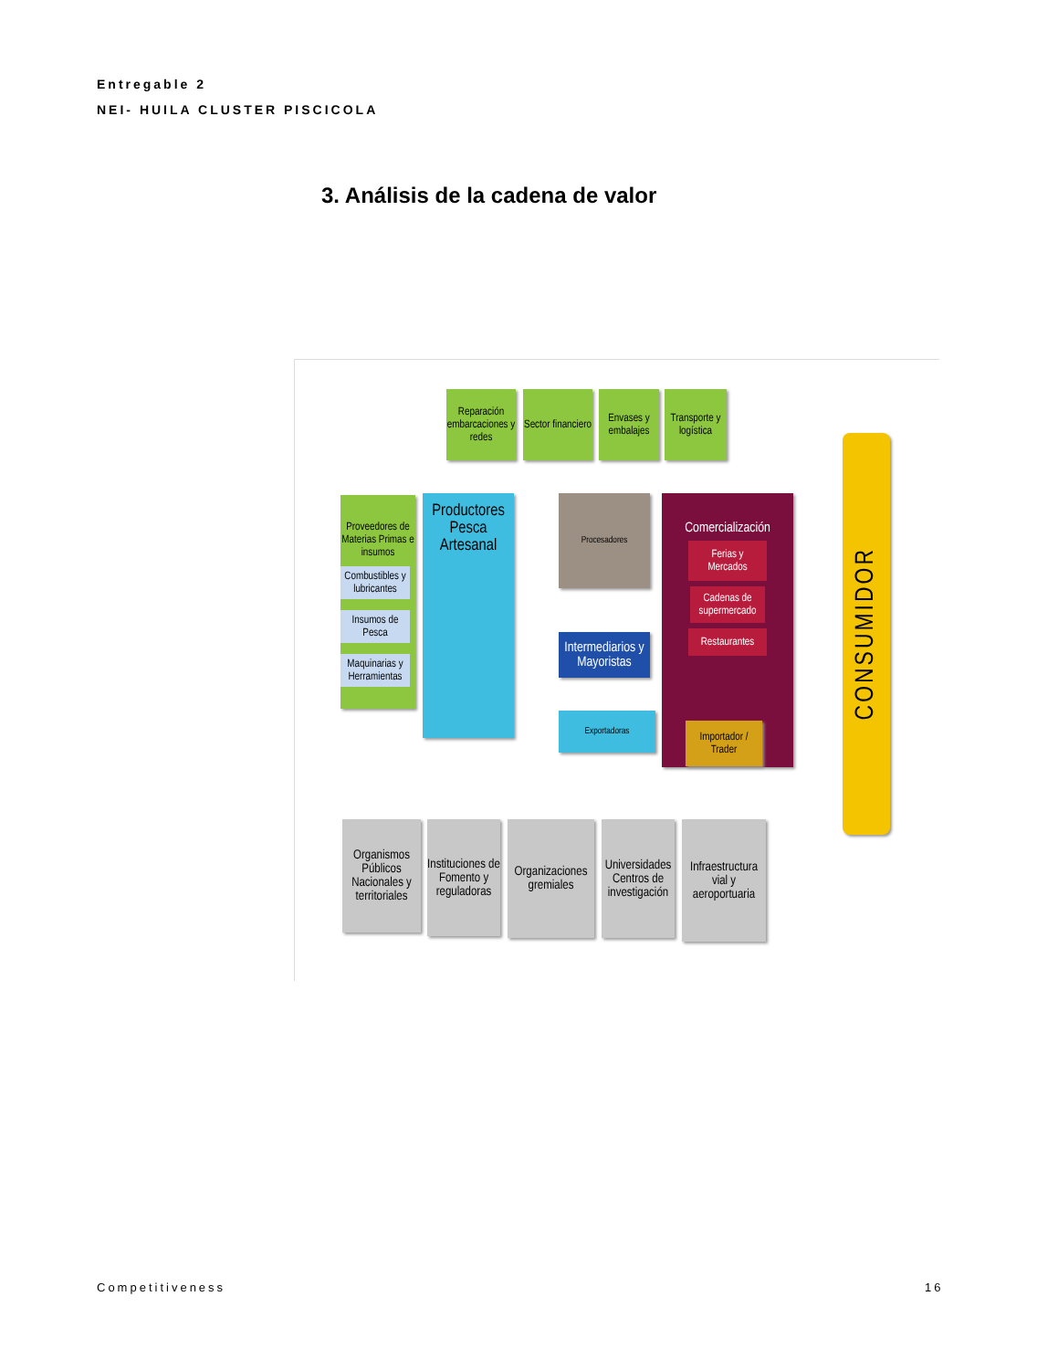Entregable 2
NEI- HUILA CLUSTER PISCICOLA
3. Análisis de la cadena de valor
Reparación embarcaciones y redes
Sector financiero
Envases y embalajes
Transporte y logística
Proveedores de Materias Primas e insumos
Combustibles y lubricantes
Insumos de Pesca
Maquinarias y Herramientas
Productores Pesca Artesanal
Procesadores
Intermediarios y Mayoristas
Exportadoras
Comercialización
Ferias y Mercados
Cadenas de supermercado
Restaurantes
Importador / Trader
CONSUMIDOR
Organismos Públicos Nacionales y territoriales
Instituciones de Fomento y reguladoras
Organizaciones gremiales
Universidades Centros de investigación
Infraestructura vial y aeroportuaria
Competitiveness 16